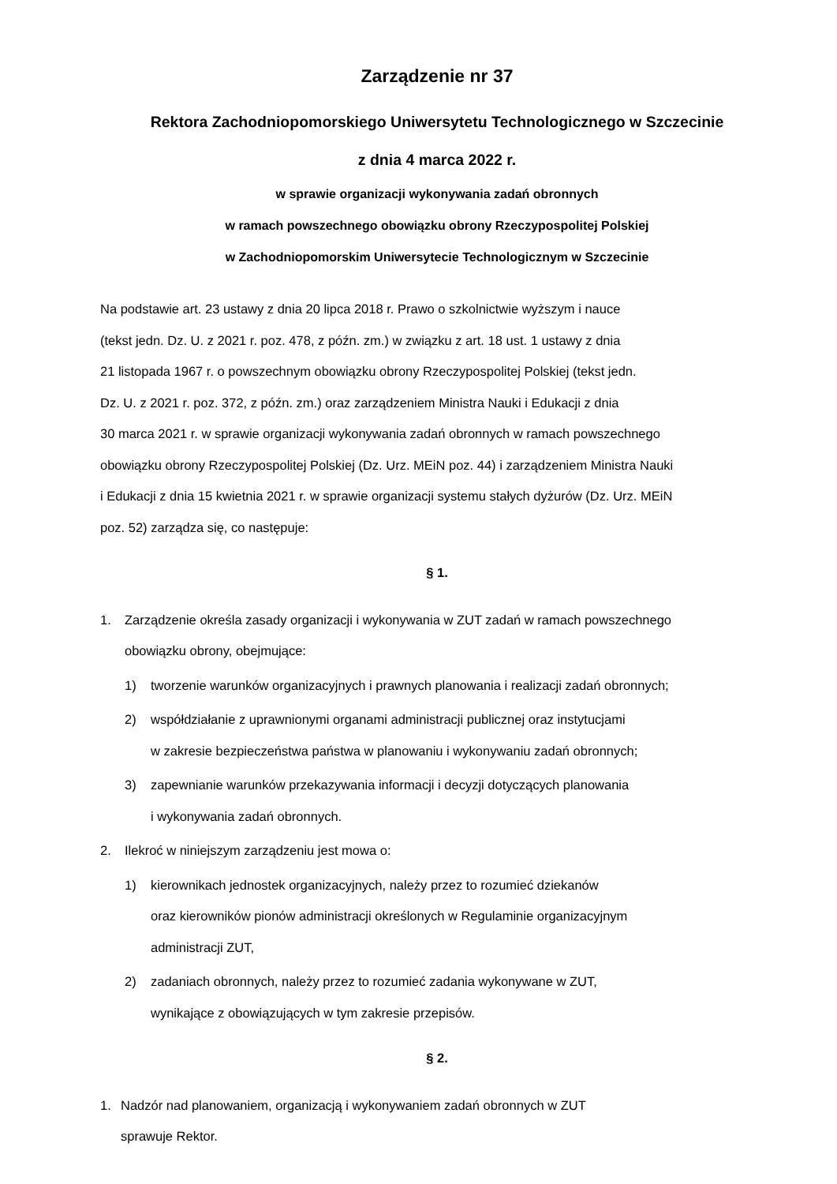Zarządzenie nr 37
Rektora Zachodniopomorskiego Uniwersytetu Technologicznego w Szczecinie
z dnia 4 marca 2022 r.
w sprawie organizacji wykonywania zadań obronnych
w ramach powszechnego obowiązku obrony Rzeczypospolitej Polskiej
w Zachodniopomorskim Uniwersytecie Technologicznym w Szczecinie
Na podstawie art. 23 ustawy z dnia 20 lipca 2018 r. Prawo o szkolnictwie wyższym i nauce
(tekst jedn. Dz. U. z 2021 r. poz. 478, z późn. zm.) w związku z art. 18 ust. 1 ustawy z dnia
21 listopada 1967 r. o powszechnym obowiązku obrony Rzeczypospolitej Polskiej (tekst jedn.
Dz. U. z 2021 r. poz. 372, z późn. zm.) oraz zarządzeniem Ministra Nauki i Edukacji z dnia
30 marca 2021 r. w sprawie organizacji wykonywania zadań obronnych w ramach powszechnego
obowiązku obrony Rzeczypospolitej Polskiej (Dz. Urz. MEiN poz. 44) i zarządzeniem Ministra Nauki
i Edukacji z dnia 15 kwietnia 2021 r. w sprawie organizacji systemu stałych dyżurów (Dz. Urz. MEiN
poz. 52) zarządza się, co następuje:
§ 1.
1. Zarządzenie określa zasady organizacji i wykonywania w ZUT zadań w ramach powszechnego
obowiązku obrony, obejmujące:
1) tworzenie warunków organizacyjnych i prawnych planowania i realizacji zadań obronnych;
2) współdziałanie z uprawnionymi organami administracji publicznej oraz instytucjami
w zakresie bezpieczeństwa państwa w planowaniu i wykonywaniu zadań obronnych;
3) zapewnianie warunków przekazywania informacji i decyzji dotyczących planowania
i wykonywania zadań obronnych.
2. Ilekroć w niniejszym zarządzeniu jest mowa o:
1) kierownikach jednostek organizacyjnych, należy przez to rozumieć dziekanów
oraz kierowników pionów administracji określonych w Regulaminie organizacyjnym
administracji ZUT,
2) zadaniach obronnych, należy przez to rozumieć zadania wykonywane w ZUT,
wynikające z obowiązujących w tym zakresie przepisów.
§ 2.
1. Nadzór nad planowaniem, organizacją i wykonywaniem zadań obronnych w ZUT
sprawuje Rektor.